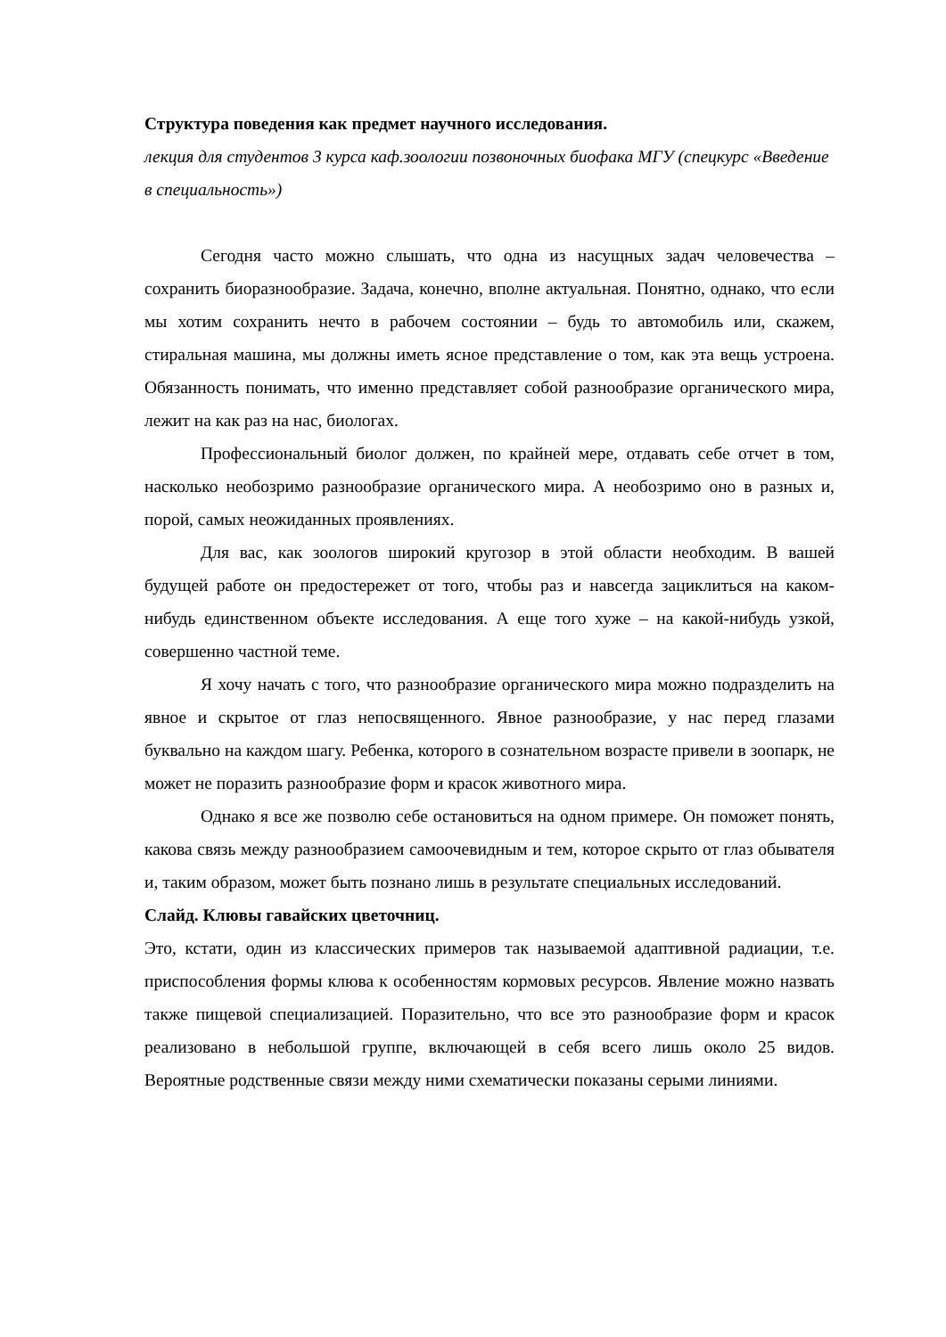Структура поведения как предмет научного исследования.
лекция для студентов 3 курса каф.зоологии позвоночных биофака МГУ (спецкурс «Введение в специальность»)
Сегодня часто можно слышать, что одна из насущных задач человечества – сохранить биоразнообразие. Задача, конечно, вполне актуальная. Понятно, однако, что если мы хотим сохранить нечто в рабочем состоянии – будь то автомобиль или, скажем, стиральная машина, мы должны иметь ясное представление о том, как эта вещь устроена. Обязанность понимать, что именно представляет собой разнообразие органического мира, лежит на как раз на нас, биологах.
Профессиональный биолог должен, по крайней мере, отдавать себе отчет в том, насколько необозримо разнообразие органического мира. А необозримо оно в разных и, порой, самых неожиданных проявлениях.
Для вас, как зоологов широкий кругозор в этой области необходим. В вашей будущей работе он предостережет от того, чтобы раз и навсегда зациклиться на каком-нибудь единственном объекте исследования. А еще того хуже – на какой-нибудь узкой, совершенно частной теме.
Я хочу начать с того, что разнообразие органического мира можно подразделить на явное и скрытое от глаз непосвященного. Явное разнообразие, у нас перед глазами буквально на каждом шагу. Ребенка, которого в сознательном возрасте привели в зоопарк, не может не поразить разнообразие форм и красок животного мира.
Однако я все же позволю себе остановиться на одном примере. Он поможет понять, какова связь между разнообразием самоочевидным и тем, которое скрыто от глаз обывателя и, таким образом, может быть познано лишь в результате специальных исследований.
Слайд. Клювы гавайских цветочниц.
Это, кстати, один из классических примеров так называемой адаптивной радиации, т.е. приспособления формы клюва к особенностям кормовых ресурсов. Явление можно назвать также пищевой специализацией. Поразительно, что все это разнообразие форм и красок реализовано в небольшой группе, включающей в себя всего лишь около 25 видов. Вероятные родственные связи между ними схематически показаны серыми линиями.